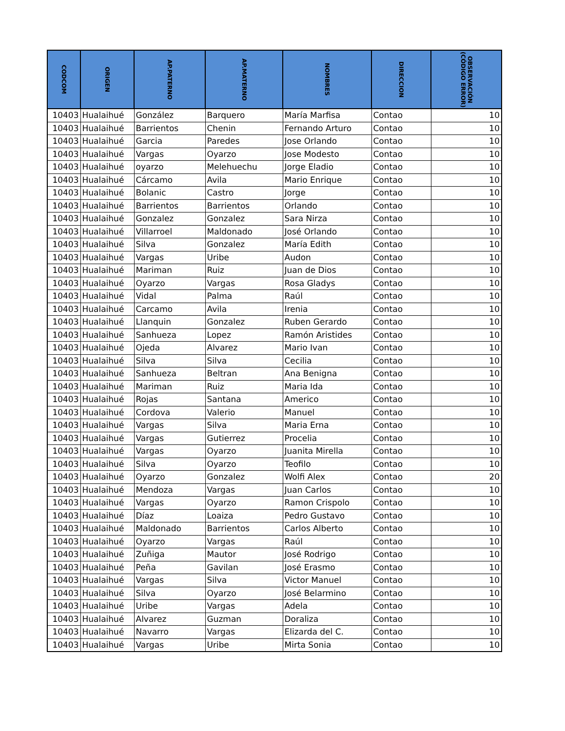| CODCOM | ORIGEN | AP.PATERNO | AP.MATERNO | NOMBRES | DIRECCION | OBSERVACIÓN (CÓDIGO ERROR) |
| --- | --- | --- | --- | --- | --- | --- |
| 10403 | Hualaihué | González | Barquero | María Marfisa | Contao | 10 |
| 10403 | Hualaihué | Barrientos | Chenin | Fernando Arturo | Contao | 10 |
| 10403 | Hualaihué | Garcia | Paredes | Jose Orlando | Contao | 10 |
| 10403 | Hualaihué | Vargas | Oyarzo | Jose Modesto | Contao | 10 |
| 10403 | Hualaihué | oyarzo | Melehuechu | Jorge Eladio | Contao | 10 |
| 10403 | Hualaihué | Cárcamo | Avila | Mario Enrique | Contao | 10 |
| 10403 | Hualaihué | Bolanic | Castro | Jorge | Contao | 10 |
| 10403 | Hualaihué | Barrientos | Barrientos | Orlando | Contao | 10 |
| 10403 | Hualaihué | Gonzalez | Gonzalez | Sara Nirza | Contao | 10 |
| 10403 | Hualaihué | Villarroel | Maldonado | José Orlando | Contao | 10 |
| 10403 | Hualaihué | Silva | Gonzalez | María Edith | Contao | 10 |
| 10403 | Hualaihué | Vargas | Uribe | Audon | Contao | 10 |
| 10403 | Hualaihué | Mariman | Ruiz | Juan de Dios | Contao | 10 |
| 10403 | Hualaihué | Oyarzo | Vargas | Rosa Gladys | Contao | 10 |
| 10403 | Hualaihué | Vidal | Palma | Raúl | Contao | 10 |
| 10403 | Hualaihué | Carcamo | Avila | Irenia | Contao | 10 |
| 10403 | Hualaihué | Llanquin | Gonzalez | Ruben Gerardo | Contao | 10 |
| 10403 | Hualaihué | Sanhueza | Lopez | Ramón Aristides | Contao | 10 |
| 10403 | Hualaihué | Ojeda | Alvarez | Mario Ivan | Contao | 10 |
| 10403 | Hualaihué | Silva | Silva | Cecilia | Contao | 10 |
| 10403 | Hualaihué | Sanhueza | Beltran | Ana Benigna | Contao | 10 |
| 10403 | Hualaihué | Mariman | Ruiz | Maria Ida | Contao | 10 |
| 10403 | Hualaihué | Rojas | Santana | Americo | Contao | 10 |
| 10403 | Hualaihué | Cordova | Valerio | Manuel | Contao | 10 |
| 10403 | Hualaihué | Vargas | Silva | Maria Erna | Contao | 10 |
| 10403 | Hualaihué | Vargas | Gutierrez | Procelia | Contao | 10 |
| 10403 | Hualaihué | Vargas | Oyarzo | Juanita Mirella | Contao | 10 |
| 10403 | Hualaihué | Silva | Oyarzo | Teofilo | Contao | 10 |
| 10403 | Hualaihué | Oyarzo | Gonzalez | Wolfi Alex | Contao | 20 |
| 10403 | Hualaihué | Mendoza | Vargas | Juan Carlos | Contao | 10 |
| 10403 | Hualaihué | Vargas | Oyarzo | Ramon Crispolo | Contao | 10 |
| 10403 | Hualaihué | Díaz | Loaiza | Pedro Gustavo | Contao | 10 |
| 10403 | Hualaihué | Maldonado | Barrientos | Carlos Alberto | Contao | 10 |
| 10403 | Hualaihué | Oyarzo | Vargas | Raúl | Contao | 10 |
| 10403 | Hualaihué | Zuñiga | Mautor | José Rodrigo | Contao | 10 |
| 10403 | Hualaihué | Peña | Gavilan | José Erasmo | Contao | 10 |
| 10403 | Hualaihué | Vargas | Silva | Victor Manuel | Contao | 10 |
| 10403 | Hualaihué | Silva | Oyarzo | José Belarmino | Contao | 10 |
| 10403 | Hualaihué | Uribe | Vargas | Adela | Contao | 10 |
| 10403 | Hualaihué | Alvarez | Guzman | Doraliza | Contao | 10 |
| 10403 | Hualaihué | Navarro | Vargas | Elizarda del C. | Contao | 10 |
| 10403 | Hualaihué | Vargas | Uribe | Mirta Sonia | Contao | 10 |